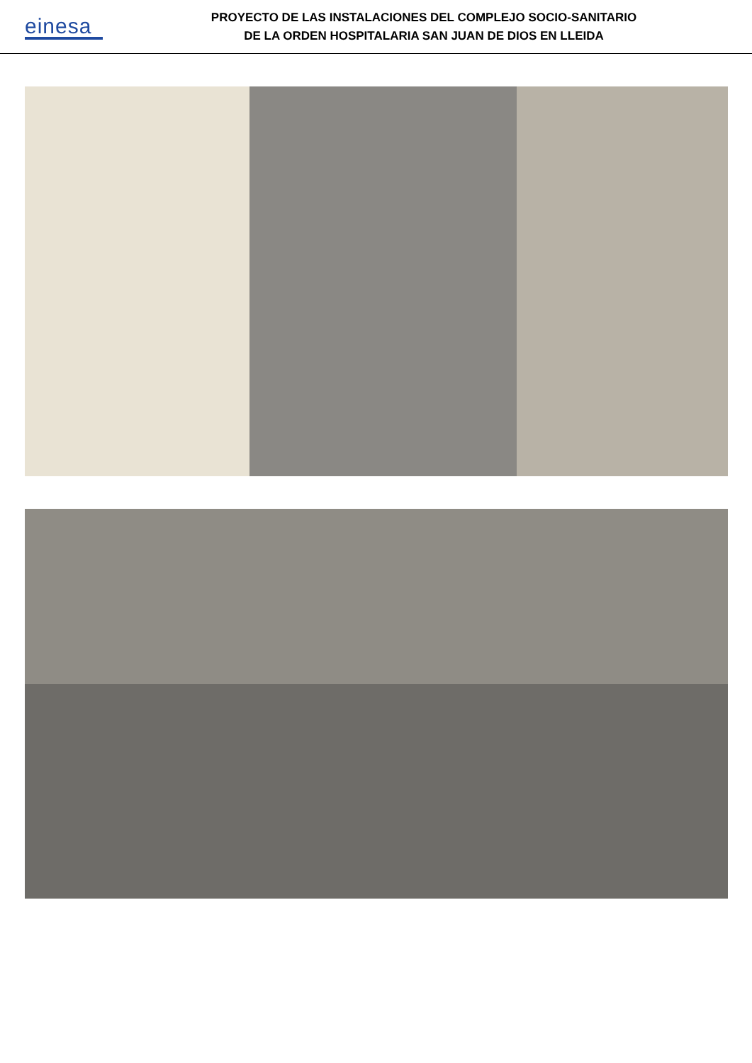einesa
PROYECTO DE LAS INSTALACIONES DEL COMPLEJO SOCIO-SANITARIO
DE LA ORDEN HOSPITALARIA SAN JUAN DE DIOS EN LLEIDA